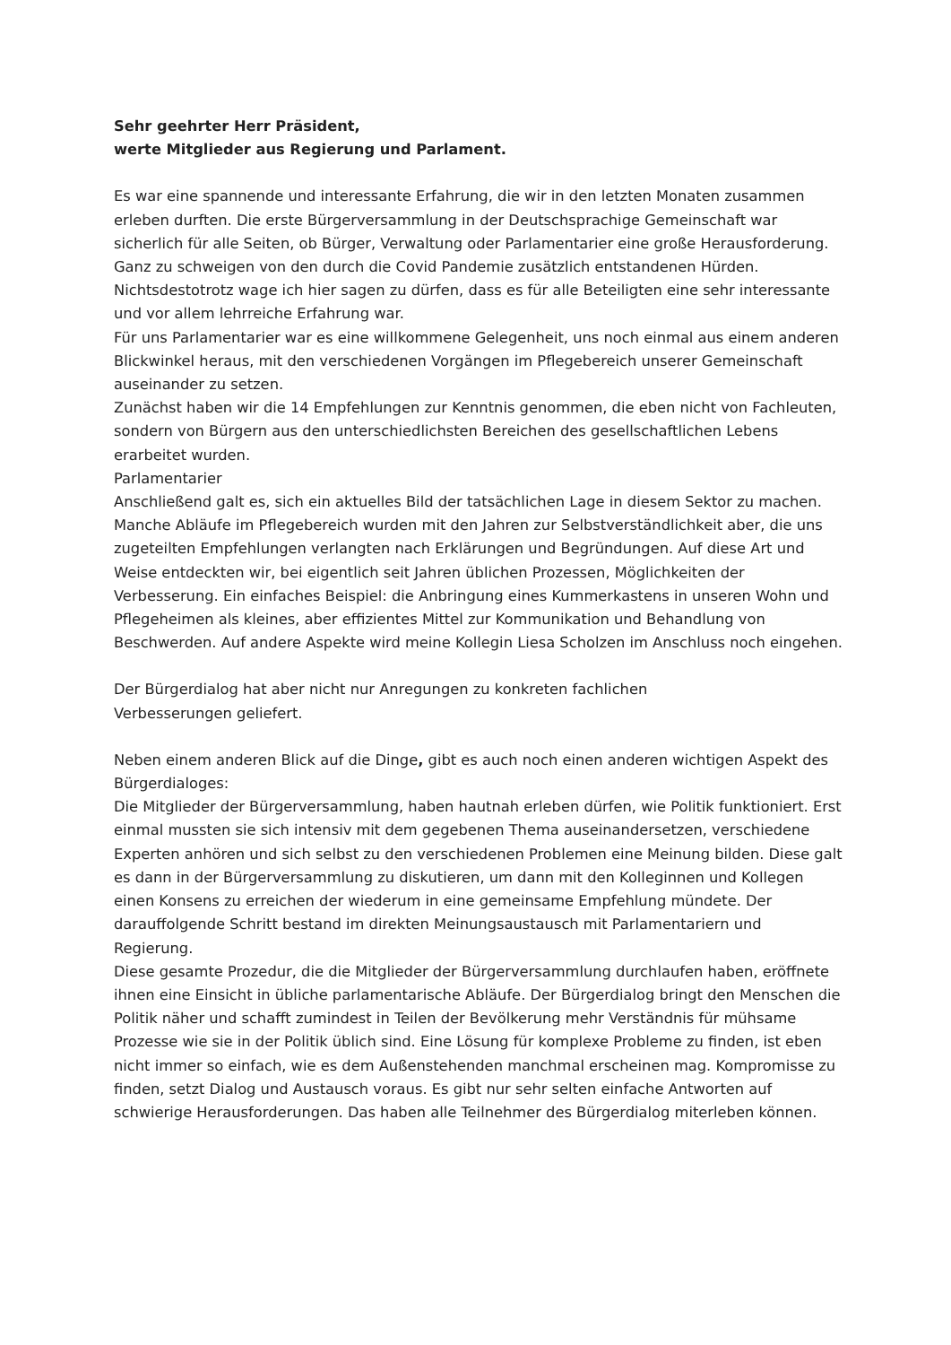Sehr geehrter Herr Präsident,
werte Mitglieder aus Regierung und Parlament.
Es war eine spannende und interessante Erfahrung, die wir in den letzten Monaten zusammen erleben durften. Die erste Bürgerversammlung in der Deutschsprachige Gemeinschaft war sicherlich für alle Seiten, ob Bürger, Verwaltung oder Parlamentarier eine große Herausforderung. Ganz zu schweigen von den durch die Covid Pandemie zusätzlich entstandenen Hürden.
Nichtsdestotrotz wage ich hier sagen zu dürfen, dass es für alle Beteiligten eine sehr interessante und vor allem lehrreiche Erfahrung war.
Für uns Parlamentarier war es eine willkommene Gelegenheit, uns noch einmal aus einem anderen Blickwinkel heraus, mit den verschiedenen Vorgängen im Pflegebereich unserer Gemeinschaft auseinander zu setzen.
Zunächst haben wir die 14 Empfehlungen zur Kenntnis genommen, die eben nicht von Fachleuten, sondern von Bürgern aus den unterschiedlichsten Bereichen des gesellschaftlichen Lebens erarbeitet wurden.
Parlamentarier
Anschließend galt es, sich ein aktuelles Bild der tatsächlichen Lage in diesem Sektor zu machen. Manche Abläufe im Pflegebereich wurden mit den Jahren zur Selbstverständlichkeit aber, die uns zugeteilten Empfehlungen verlangten nach Erklärungen und Begründungen. Auf diese Art und Weise entdeckten wir, bei eigentlich seit Jahren üblichen Prozessen, Möglichkeiten der Verbesserung. Ein einfaches Beispiel: die Anbringung eines Kummerkastens in unseren Wohn und Pflegeheimen als kleines, aber effizientes Mittel zur Kommunikation und Behandlung von Beschwerden. Auf andere Aspekte wird meine Kollegin Liesa Scholzen im Anschluss noch eingehen.
Der Bürgerdialog hat aber nicht nur Anregungen zu konkreten fachlichen
Verbesserungen geliefert.
Neben einem anderen Blick auf die Dinge, gibt es auch noch einen anderen wichtigen Aspekt des Bürgerdialoges:
Die Mitglieder der Bürgerversammlung, haben hautnah erleben dürfen, wie Politik funktioniert. Erst einmal mussten sie sich intensiv mit dem gegebenen Thema auseinandersetzen, verschiedene Experten anhören und sich selbst zu den verschiedenen Problemen eine Meinung bilden. Diese galt es dann in der Bürgerversammlung zu diskutieren, um dann mit den Kolleginnen und Kollegen einen Konsens zu erreichen der wiederum in eine gemeinsame Empfehlung mündete. Der darauffolgende Schritt bestand im direkten Meinungsaustausch mit Parlamentariern und Regierung.
Diese gesamte Prozedur, die die Mitglieder der Bürgerversammlung durchlaufen haben, eröffnete ihnen eine Einsicht in übliche parlamentarische Abläufe. Der Bürgerdialog bringt den Menschen die Politik näher und schafft zumindest in Teilen der Bevölkerung mehr Verständnis für mühsame Prozesse wie sie in der Politik üblich sind. Eine Lösung für komplexe Probleme zu finden, ist eben nicht immer so einfach, wie es dem Außenstehenden manchmal erscheinen mag. Kompromisse zu finden, setzt Dialog und Austausch voraus. Es gibt nur sehr selten einfache Antworten auf schwierige Herausforderungen. Das haben alle Teilnehmer des Bürgerdialog miterleben können.